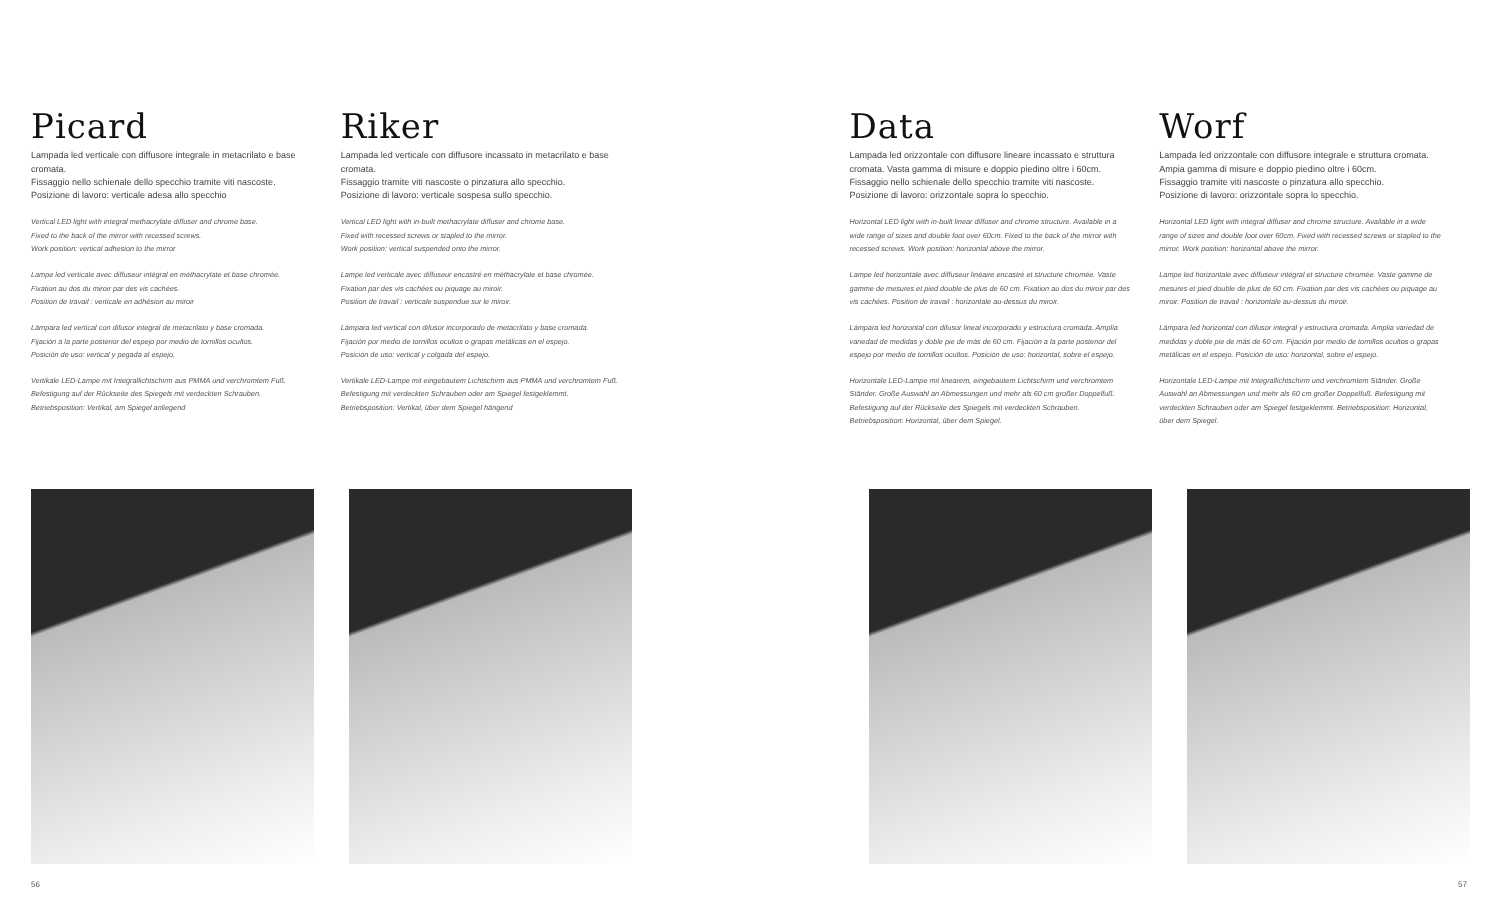Picard
Lampada led verticale con diffusore integrale in metacrilato e base cromata.
Fissaggio nello schienale dello specchio tramite viti nascoste.
Posizione di lavoro: verticale adesa allo specchio
Vertical LED light with integral methacrylate diffuser and chrome base.
Fixed to the back of the mirror with recessed screws.
Work position: vertical adhesion to the mirror
Lampe led verticale avec diffuseur intégral en méthacrylate et base chromée.
Fixation au dos du miroir par des vis cachées.
Position de travail : verticale en adhésion au miroir
Lámpara led vertical con difusor integral de metacrilato y base cromada.
Fijación a la parte posterior del espejo por medio de tornillos ocultos.
Posición de uso: vertical y pegada al espejo.
Vertikale LED-Lampe mit Integrallichtschirm aus PMMA und verchromtem Fuß. Befestigung auf der Rückseite des Spiegels mit verdeckten Schrauben. Betriebsposition: Vertikal, am Spiegel anliegend
Riker
Lampada led verticale con diffusore incassato in metacrilato e base cromata.
Fissaggio tramite viti nascoste o pinzatura allo specchio.
Posizione di lavoro: verticale sospesa sullo specchio.
Vertical LED light with in-built methacrylate diffuser and chrome base.
Fixed with recessed screws or stapled to the mirror.
Work position: vertical suspended onto the mirror.
Lampe led verticale avec diffuseur encastré en méthacrylate et base chromée.
Fixation par des vis cachées ou piquage au miroir.
Position de travail : verticale suspendue sur le miroir.
Lámpara led vertical con difusor incorporado de metacrilato y base cromada.
Fijación por medio de tornillos ocultos o grapas metálicas en el espejo.
Posición de uso: vertical y colgada del espejo.
Vertikale LED-Lampe mit eingebautem Lichtschirm aus PMMA und verchromtem Fuß. Befestigung mit verdeckten Schrauben oder am Spiegel festgeklemmt. Betriebsposition: Vertikal, über dem Spiegel hängend
Data
Lampada led orizzontale con diffusore lineare incassato e struttura cromata. Vasta gamma di misure e doppio piedino oltre i 60cm. Fissaggio nello schienale dello specchio tramite viti nascoste. Posizione di lavoro: orizzontale sopra lo specchio.
Horizontal LED light with in-built linear diffuser and chrome structure. Available in a wide range of sizes and double foot over 60cm. Fixed to the back of the mirror with recessed screws. Work position: horizontal above the mirror.
Lampe led horizontale avec diffuseur linéaire encastré et structure chromée. Vaste gamme de mesures et pied double de plus de 60 cm. Fixation au dos du miroir par des vis cachées. Position de travail : horizontale au-dessus du miroir.
Lámpara led horizontal con difusor lineal incorporado y estructura cromada. Amplia variedad de medidas y doble pie de más de 60 cm. Fijación a la parte posterior del espejo por medio de tornillos ocultos. Posición de uso: horizontal, sobre el espejo.
Horizontale LED-Lampe mit linearem, eingebautem Lichtschirm und verchromtem Ständer. Große Auswahl an Abmessungen und mehr als 60 cm großer Doppelfuß. Befestigung auf der Rückseite des Spiegels mit verdeckten Schrauben. Betriebsposition: Horizontal, über dem Spiegel.
Worf
Lampada led orizzontale con diffusore integrale e struttura cromata.
Ampia gamma di misure e doppio piedino oltre i 60cm.
Fissaggio tramite viti nascoste o pinzatura allo specchio.
Posizione di lavoro: orizzontale sopra lo specchio.
Horizontal LED light with integral diffuser and chrome structure. Available in a wide range of sizes and double foot over 60cm. Fixed with recessed screws or stapled to the mirror. Work position: horizontal above the mirror.
Lampe led horizontale avec diffuseur intégral et structure chromée. Vaste gamme de mesures et pied double de plus de 60 cm. Fixation par des vis cachées ou piquage au miroir. Position de travail : horizontale au-dessus du miroir.
Lámpara led horizontal con difusor integral y estructura cromada. Amplia variedad de medidas y doble pie de más de 60 cm. Fijación por medio de tornillos ocultos o grapas metálicas en el espejo. Posición de uso: horizontal, sobre el espejo.
Horizontale LED-Lampe mit Integrallichtschirm und verchromtem Ständer. Große Auswahl an Abmessungen und mehr als 60 cm großer Doppelfuß. Befestigung mit verdeckten Schrauben oder am Spiegel festgeklemmt. Betriebsposition: Horizontal, über dem Spiegel.
56 57